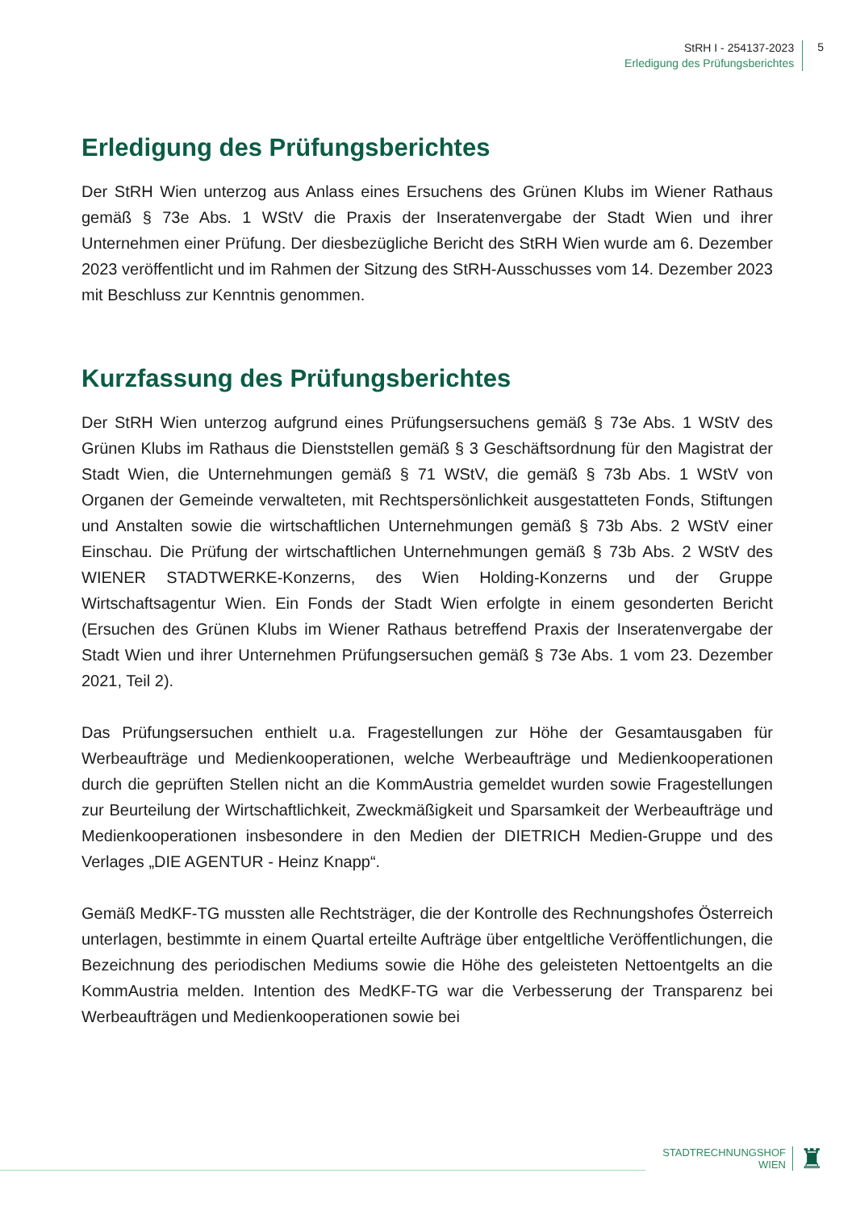StRH I - 254137-2023
Erledigung des Prüfungsberichtes
5
Erledigung des Prüfungsberichtes
Der StRH Wien unterzog aus Anlass eines Ersuchens des Grünen Klubs im Wiener Rathaus gemäß § 73e Abs. 1 WStV die Praxis der Inseratenvergabe der Stadt Wien und ihrer Unternehmen einer Prüfung. Der diesbezügliche Bericht des StRH Wien wurde am 6. Dezember 2023 veröffentlicht und im Rahmen der Sitzung des StRH-Ausschusses vom 14. Dezember 2023 mit Beschluss zur Kenntnis genommen.
Kurzfassung des Prüfungsberichtes
Der StRH Wien unterzog aufgrund eines Prüfungsersuchens gemäß § 73e Abs. 1 WStV des Grünen Klubs im Rathaus die Dienststellen gemäß § 3 Geschäftsordnung für den Magistrat der Stadt Wien, die Unternehmungen gemäß § 71 WStV, die gemäß § 73b Abs. 1 WStV von Organen der Gemeinde verwalteten, mit Rechtspersönlichkeit ausgestatteten Fonds, Stiftungen und Anstalten sowie die wirtschaftlichen Unternehmungen gemäß § 73b Abs. 2 WStV einer Einschau. Die Prüfung der wirtschaftlichen Unternehmungen gemäß § 73b Abs. 2 WStV des WIENER STADTWERKE-Konzerns, des Wien Holding-Konzerns und der Gruppe Wirtschaftsagentur Wien. Ein Fonds der Stadt Wien erfolgte in einem gesonderten Bericht (Ersuchen des Grünen Klubs im Wiener Rathaus betreffend Praxis der Inseratenvergabe der Stadt Wien und ihrer Unternehmen Prüfungsersuchen gemäß § 73e Abs. 1 vom 23. Dezember 2021, Teil 2).
Das Prüfungsersuchen enthielt u.a. Fragestellungen zur Höhe der Gesamtausgaben für Werbeaufträge und Medienkooperationen, welche Werbeaufträge und Medienkooperationen durch die geprüften Stellen nicht an die KommAustria gemeldet wurden sowie Fragestellungen zur Beurteilung der Wirtschaftlichkeit, Zweckmäßigkeit und Sparsamkeit der Werbeaufträge und Medienkooperationen insbesondere in den Medien der DIETRICH Medien-Gruppe und des Verlages „DIE AGENTUR - Heinz Knapp“.
Gemäß MedKF-TG mussten alle Rechtsträger, die der Kontrolle des Rechnungshofes Österreich unterlagen, bestimmte in einem Quartal erteilte Aufträge über entgeltliche Veröffentlichungen, die Bezeichnung des periodischen Mediums sowie die Höhe des geleisteten Nettoentgelts an die KommAustria melden. Intention des MedKF-TG war die Verbesserung der Transparenz bei Werbeaufträgen und Medienkooperationen sowie bei
STADTRECHNUNGSHOF
WIEN
♜